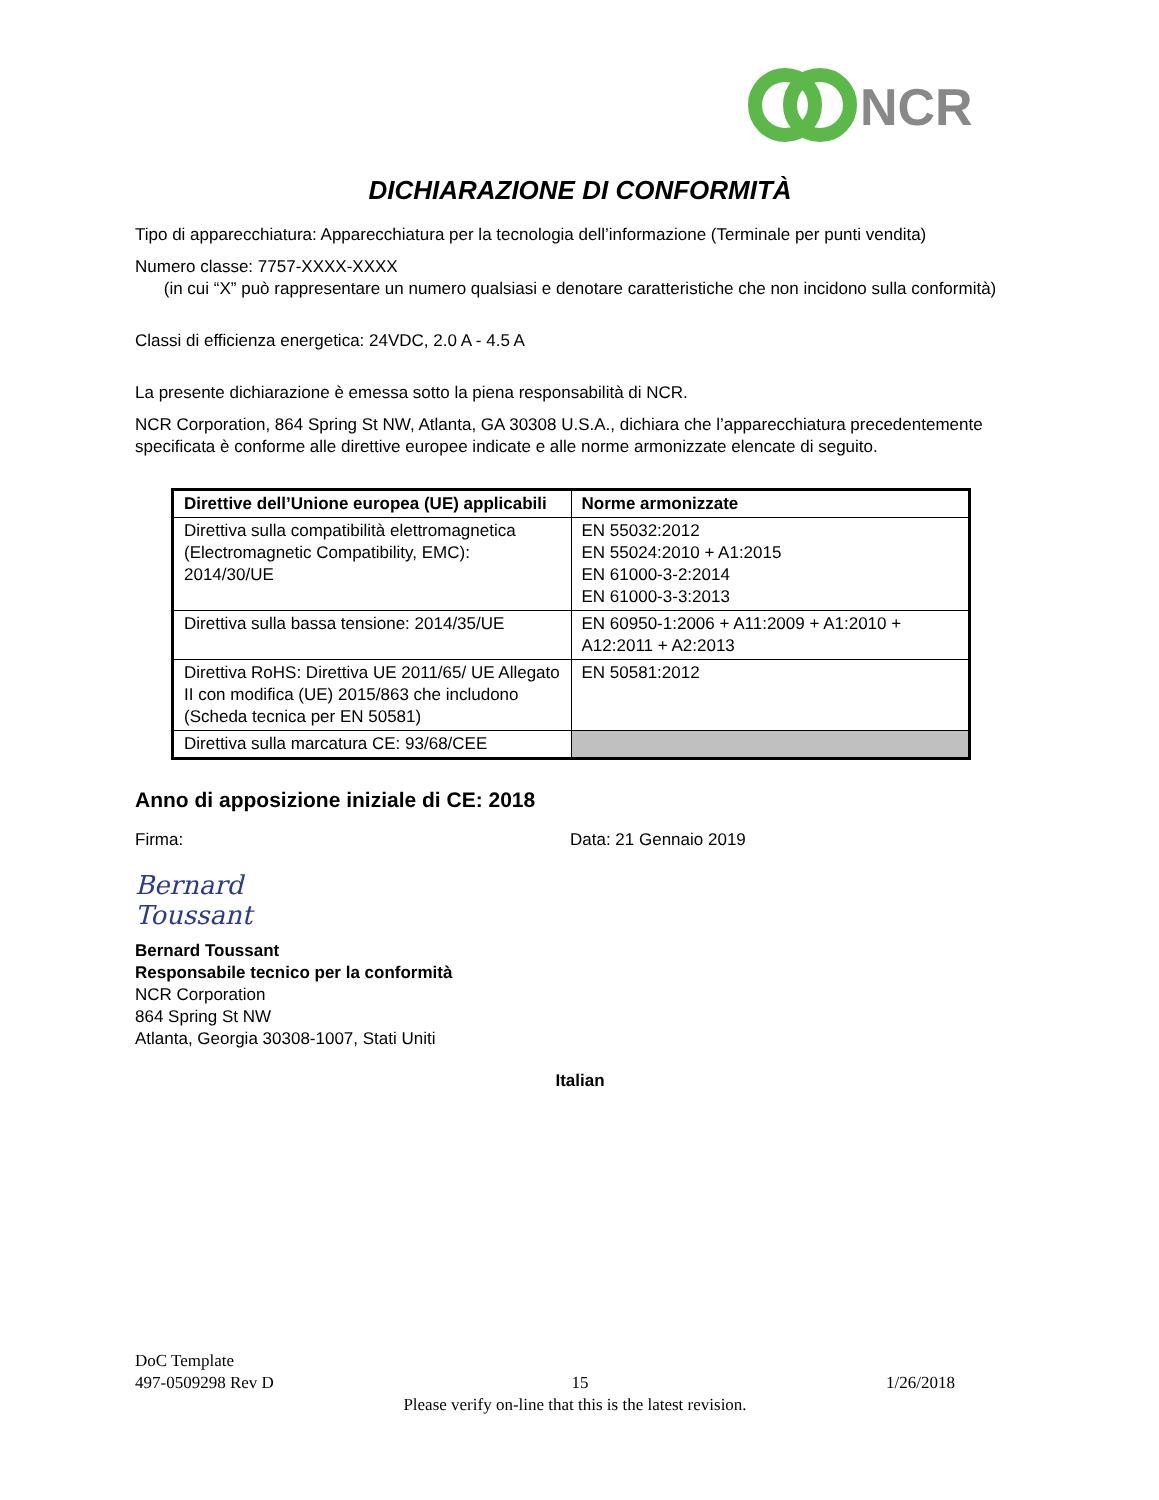NCR
DICHIARAZIONE DI CONFORMITÀ
Tipo di apparecchiatura: Apparecchiatura per la tecnologia dell’informazione (Terminale per punti vendita)
Numero classe: 7757-XXXX-XXXX
(in cui “X” può rappresentare un numero qualsiasi e denotare caratteristiche che non incidono sulla conformità)
Classi di efficienza energetica: 24VDC, 2.0 A - 4.5 A
La presente dichiarazione è emessa sotto la piena responsabilità di NCR.
NCR Corporation, 864 Spring St NW, Atlanta, GA 30308 U.S.A., dichiara che l’apparecchiatura precedentemente specificata è conforme alle direttive europee indicate e alle norme armonizzate elencate di seguito.
| Direttive dell’Unione europea (UE) applicabili | Norme armonizzate |
| --- | --- |
| Direttiva sulla compatibilità elettromagnetica (Electromagnetic Compatibility, EMC): 2014/30/UE | EN 55032:2012 EN 55024:2010 + A1:2015 EN 61000-3-2:2014 EN 61000-3-3:2013 |
| Direttiva sulla bassa tensione: 2014/35/UE | EN 60950-1:2006 + A11:2009 + A1:2010 + A12:2011 + A2:2013 |
| Direttiva RoHS: Direttiva UE 2011/65/ UE Allegato II con modifica (UE) 2015/863 che includono (Scheda tecnica per EN 50581) | EN 50581:2012 |
| Direttiva sulla marcatura CE: 93/68/CEE | |
Anno di apposizione iniziale di CE: 2018
Firma: Data: 21 Gennaio 2019
Bernard Toussant
Bernard Toussant
Responsabile tecnico per la conformità
NCR Corporation
864 Spring St NW
Atlanta, Georgia 30308-1007, Stati Uniti
Italian
DoC Template
497-0509298 Rev D 15 1/26/2018
Please verify on-line that this is the latest revision.